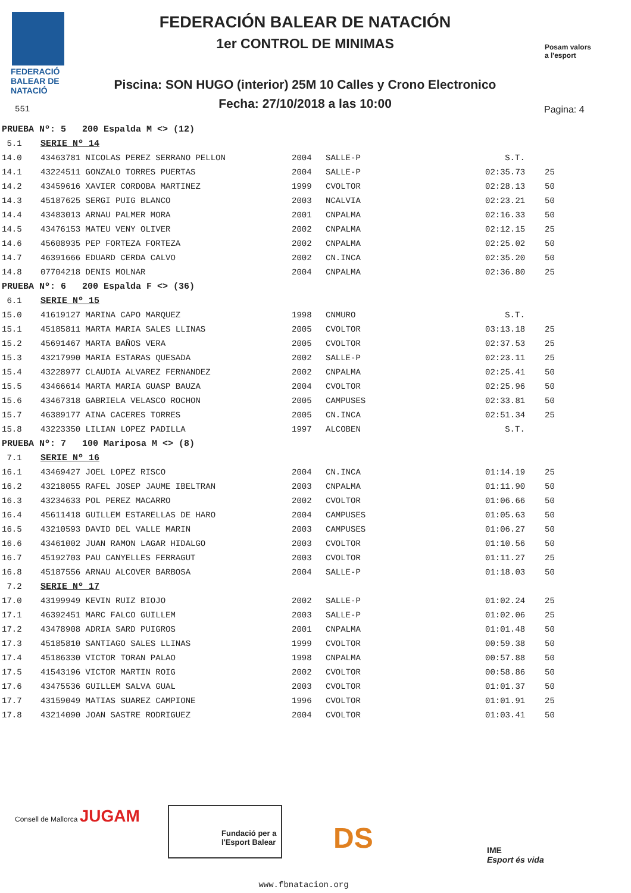FEDERACIÓ
BALEAR DE
NATACIÓ
551
FEDERACIÓN BALEAR DE NATACIÓN
1er CONTROL DE MINIMAS
Piscina: SON HUGO (interior) 25M 10 Calles y Crono Electronico
Fecha: 27/10/2018 a las 10:00
Posam valors
a l'esport
Pagina: 4
| PRUEBA Nº: 5 200 Espalda M <> (12) | | | | | |
| 5.1 | SERIE Nº 14 | | | | |
| 14.0 | 43463781 NICOLAS PEREZ SERRANO PELLON | 2004 | SALLE-P | S.T. | |
| 14.1 | 43224511 GONZALO TORRES PUERTAS | 2004 | SALLE-P | 02:35.73 | 25 |
| 14.2 | 43459616 XAVIER CORDOBA MARTINEZ | 1999 | CVOLTOR | 02:28.13 | 50 |
| 14.3 | 45187625 SERGI PUIG BLANCO | 2003 | NCALVIA | 02:23.21 | 50 |
| 14.4 | 43483013 ARNAU PALMER MORA | 2001 | CNPALMA | 02:16.33 | 50 |
| 14.5 | 43476153 MATEU VENY OLIVER | 2002 | CNPALMA | 02:12.15 | 25 |
| 14.6 | 45608935 PEP FORTEZA FORTEZA | 2002 | CNPALMA | 02:25.02 | 50 |
| 14.7 | 46391666 EDUARD CERDA CALVO | 2002 | CN.INCA | 02:35.20 | 50 |
| 14.8 | 07704218 DENIS MOLNAR | 2004 | CNPALMA | 02:36.80 | 25 |
| PRUEBA Nº: 6 200 Espalda F <> (36) | | | | | |
| 6.1 | SERIE Nº 15 | | | | |
| 15.0 | 41619127 MARINA CAPO MARQUEZ | 1998 | CNMURO | S.T. | |
| 15.1 | 45185811 MARTA MARIA SALES LLINAS | 2005 | CVOLTOR | 03:13.18 | 25 |
| 15.2 | 45691467 MARTA BAÑOS VERA | 2005 | CVOLTOR | 02:37.53 | 25 |
| 15.3 | 43217990 MARIA ESTARAS QUESADA | 2002 | SALLE-P | 02:23.11 | 25 |
| 15.4 | 43228977 CLAUDIA ALVAREZ FERNANDEZ | 2002 | CNPALMA | 02:25.41 | 50 |
| 15.5 | 43466614 MARTA MARIA GUASP BAUZA | 2004 | CVOLTOR | 02:25.96 | 50 |
| 15.6 | 43467318 GABRIELA VELASCO ROCHON | 2005 | CAMPUSES | 02:33.81 | 50 |
| 15.7 | 46389177 AINA CACERES TORRES | 2005 | CN.INCA | 02:51.34 | 25 |
| 15.8 | 43223350 LILIAN LOPEZ PADILLA | 1997 | ALCOBEN | S.T. | |
| PRUEBA Nº: 7 100 Mariposa M <> (8) | | | | | |
| 7.1 | SERIE Nº 16 | | | | |
| 16.1 | 43469427 JOEL LOPEZ RISCO | 2004 | CN.INCA | 01:14.19 | 25 |
| 16.2 | 43218055 RAFEL JOSEP JAUME IBELTRAN | 2003 | CNPALMA | 01:11.90 | 50 |
| 16.3 | 43234633 POL PEREZ MACARRO | 2002 | CVOLTOR | 01:06.66 | 50 |
| 16.4 | 45611418 GUILLEM ESTARELLAS DE HARO | 2004 | CAMPUSES | 01:05.63 | 50 |
| 16.5 | 43210593 DAVID DEL VALLE MARIN | 2003 | CAMPUSES | 01:06.27 | 50 |
| 16.6 | 43461002 JUAN RAMON LAGAR HIDALGO | 2003 | CVOLTOR | 01:10.56 | 50 |
| 16.7 | 45192703 PAU CANYELLES FERRAGUT | 2003 | CVOLTOR | 01:11.27 | 25 |
| 16.8 | 45187556 ARNAU ALCOVER BARBOSA | 2004 | SALLE-P | 01:18.03 | 50 |
| 7.2 | SERIE Nº 17 | | | | |
| 17.0 | 43199949 KEVIN RUIZ BIOJO | 2002 | SALLE-P | 01:02.24 | 25 |
| 17.1 | 46392451 MARC FALCO GUILLEM | 2003 | SALLE-P | 01:02.06 | 25 |
| 17.2 | 43478908 ADRIA SARD PUIGROS | 2001 | CNPALMA | 01:01.48 | 50 |
| 17.3 | 45185810 SANTIAGO SALES LLINAS | 1999 | CVOLTOR | 00:59.38 | 50 |
| 17.4 | 45186330 VICTOR TORAN PALAO | 1998 | CNPALMA | 00:57.88 | 50 |
| 17.5 | 41543196 VICTOR MARTIN ROIG | 2002 | CVOLTOR | 00:58.86 | 50 |
| 17.6 | 43475536 GUILLEM SALVA GUAL | 2003 | CVOLTOR | 01:01.37 | 50 |
| 17.7 | 43159049 MATIAS SUAREZ CAMPIONE | 1996 | CVOLTOR | 01:01.91 | 25 |
| 17.8 | 43214090 JOAN SASTRE RODRIGUEZ | 2004 | CVOLTOR | 01:03.41 | 50 |
Consell de Mallorca JUGAM
Fundació per a l'Esport Balear
DS
IME
Esport és vida
www.fbnatacion.org